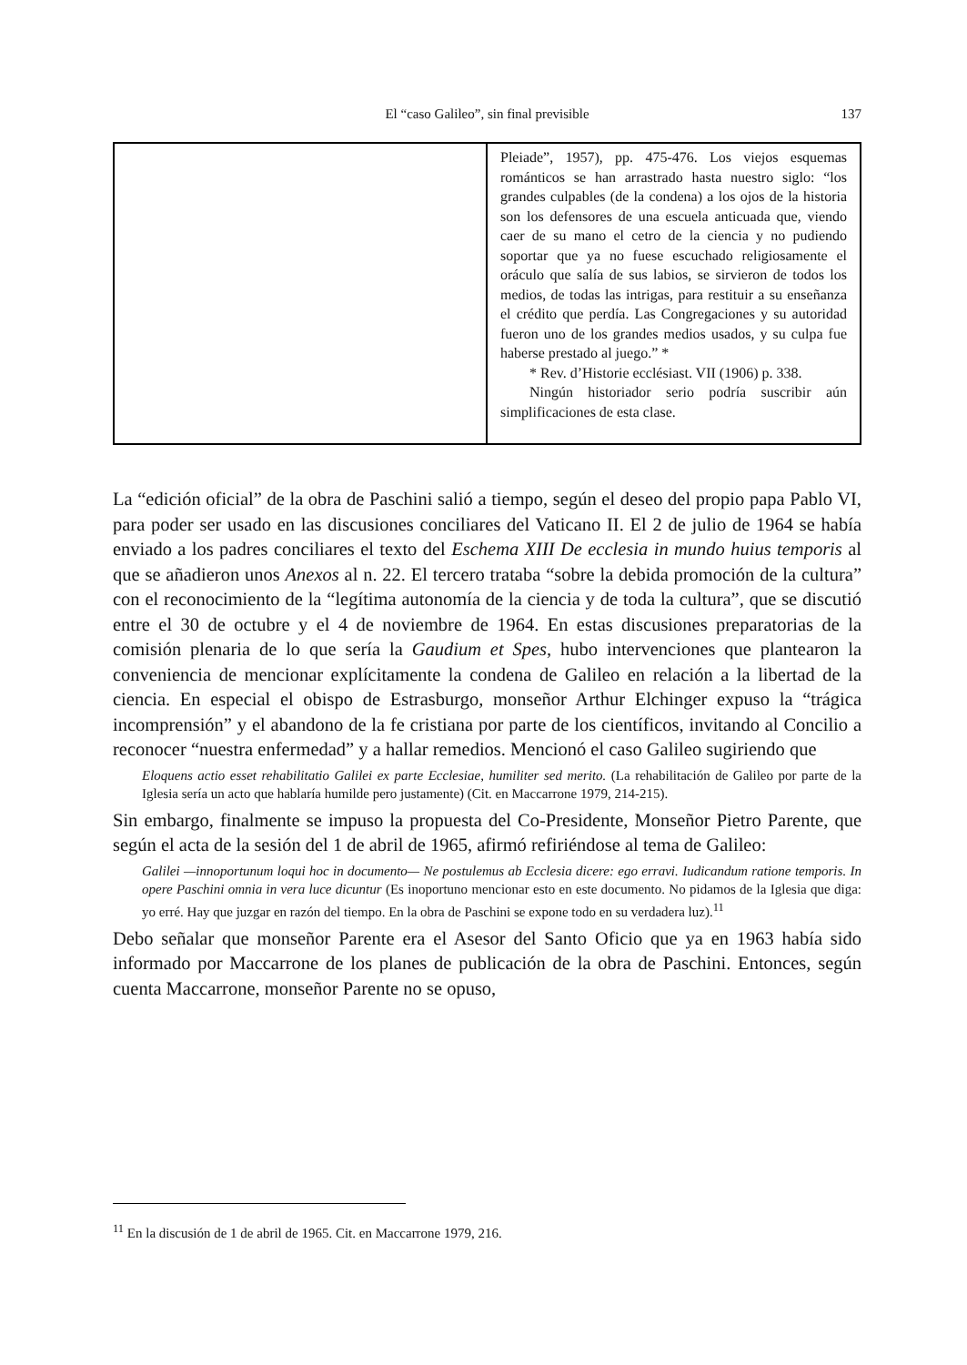El “caso Galileo”, sin final previsible
137
| | Pleiade”, 1957), pp. 475-476. Los viejos esquemas románticos se han arrastrado hasta nuestro siglo: “los grandes culpables (de la condena) a los ojos de la historia son los defensores de una escuela anticuada que, viendo caer de su mano el cetro de la ciencia y no pudiendo soportar que ya no fuese escuchado religiosamente el oráculo que salía de sus labios, se sirvieron de todos los medios, de todas las intrigas, para restituir a su enseñanza el crédito que perdía. Las Congregaciones y su autoridad fueron uno de los grandes medios usados, y su culpa fue haberse prestado al juego.” * * Rev. d’Historie ecclésiast. VII (1906) p. 338. Ningún historiador serio podría suscribir aún simplificaciones de esta clase. |
La “edición oficial” de la obra de Paschini salió a tiempo, según el deseo del propio papa Pablo VI, para poder ser usado en las discusiones conciliares del Vaticano II. El 2 de julio de 1964 se había enviado a los padres conciliares el texto del Eschema XIII De ecclesia in mundo huius temporis al que se añadieron unos Anexos al n. 22. El tercero trataba “sobre la debida promoción de la cultura” con el reconocimiento de la “legítima autonomía de la ciencia y de toda la cultura”, que se discutió entre el 30 de octubre y el 4 de noviembre de 1964. En estas discusiones preparatorias de la comisión plenaria de lo que sería la Gaudium et Spes, hubo intervenciones que plantearon la conveniencia de mencionar explícitamente la condena de Galileo en relación a la libertad de la ciencia. En especial el obispo de Estrasburgo, monseñor Arthur Elchinger expuso la “trágica incomprensión” y el abandono de la fe cristiana por parte de los científicos, invitando al Concilio a reconocer “nuestra enfermedad” y a hallar remedios. Mencionó el caso Galileo sugiriendo que
Eloquens actio esset rehabilitatio Galilei ex parte Ecclesiae, humiliter sed merito. (La rehabilitación de Galileo por parte de la Iglesia sería un acto que hablaría humilde pero justamente) (Cit. en Maccarrone 1979, 214-215).
Sin embargo, finalmente se impuso la propuesta del Co-Presidente, Monseñor Pietro Parente, que según el acta de la sesión del 1 de abril de 1965, afirmó refiriéndose al tema de Galileo:
Galilei —innoportunum loqui hoc in documento— Ne postulemus ab Ecclesia dicere: ego erravi. Iudicandum ratione temporis. In opere Paschini omnia in vera luce dicuntur (Es inoportuno mencionar esto en este documento. No pidamos de la Iglesia que diga: yo erré. Hay que juzgar en razón del tiempo. En la obra de Paschini se expone todo en su verdadera luz).<sup>11</sup>
Debo señalar que monseñor Parente era el Asesor del Santo Oficio que ya en 1963 había sido informado por Maccarrone de los planes de publicación de la obra de Paschini. Entonces, según cuenta Maccarrone, monseñor Parente no se opuso,
<sup>11</sup> En la discusión de 1 de abril de 1965. Cit. en Maccarrone 1979, 216.